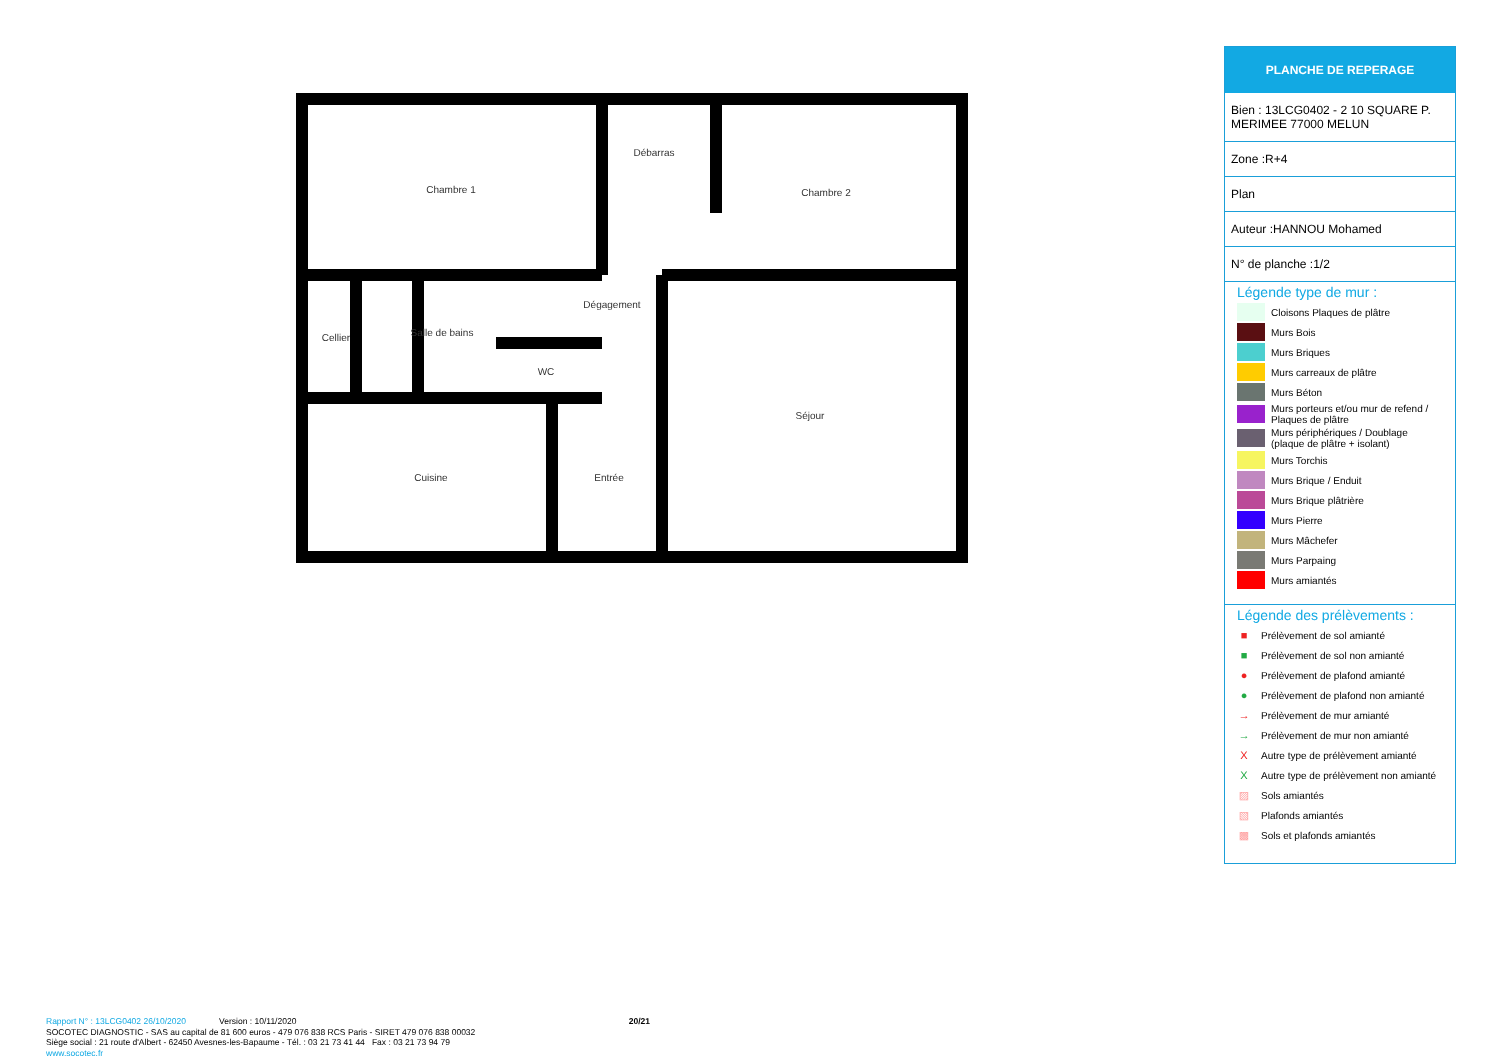Chambre 1
Débarras
Chambre 2
Dégagement
Cellier
Salle de bains
WC
Séjour
Cuisine
Entrée
PLANCHE DE REPERAGE
Bien : 13LCG0402 - 2 10 SQUARE P. MERIMEE 77000 MELUN
Zone :R+4
Plan
Auteur :HANNOU Mohamed
N° de planche :1/2
Légende type de mur :
Cloisons Plaques de plâtre
Murs Bois
Murs Briques
Murs carreaux de plâtre
Murs Béton
Murs porteurs et/ou mur de refend / Plaques de plâtre
Murs périphériques / Doublage (plaque de plâtre + isolant)
Murs Torchis
Murs Brique / Enduit
Murs Brique plâtrière
Murs Pierre
Murs Mâchefer
Murs Parpaing
Murs amiantés
Légende des prélèvements :
■ Prélèvement de sol amianté
■ Prélèvement de sol non amianté
● Prélèvement de plafond amianté
● Prélèvement de plafond non amianté
→ Prélèvement de mur amianté
→ Prélèvement de mur non amianté
X Autre type de prélèvement amianté
X Autre type de prélèvement non amianté
▨ Sols amiantés
▧ Plafonds amiantés
▩ Sols et plafonds amiantés
Rapport N° : 13LCG0402 26/10/2020 Version : 10/11/2020 20/21
SOCOTEC DIAGNOSTIC - SAS au capital de 81 600 euros - 479 076 838 RCS Paris - SIRET 479 076 838 00032
Siège social : 21 route d'Albert - 62450 Avesnes-les-Bapaume - Tél. : 03 21 73 41 44 Fax : 03 21 73 94 79
www.socotec.fr